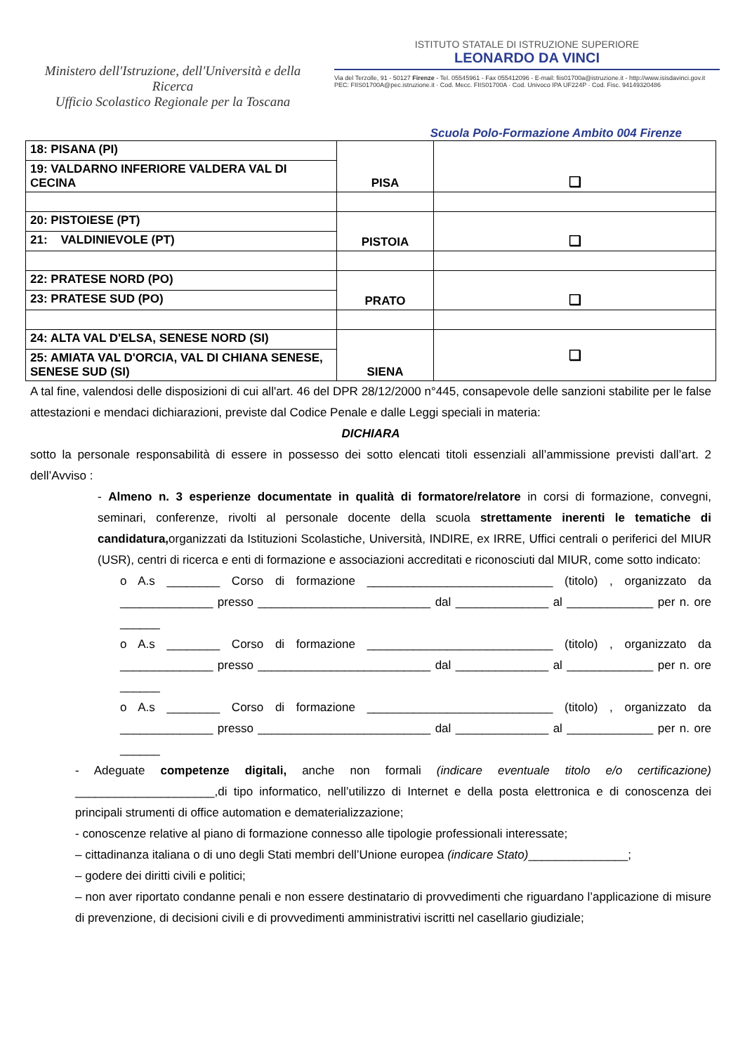Ministero dell'Istruzione, dell'Università e della Ricerca
Ufficio Scolastico Regionale per la Toscana
ISTITUTO STATALE DI ISTRUZIONE SUPERIORE
LEONARDO DA VINCI
Via del Terzolle, 91 - 50127 Firenze - Tel. 05545961 - Fax 055412096 - E-mail: fiis01700a@istruzione.it - http://www.isisdavinci.gov.it
PEC: FIIS01700A@pec.istruzione.it · Cod. Mecc. FIIS01700A · Cod. Univoco IPA UF224P · Cod. Fisc. 94149320486
Scuola Polo-Formazione Ambito 004 Firenze
| 18: PISANA (PI) | PISA | ❏ |
| 19: VALDARNO INFERIORE VALDERA VAL DI CECINA | | |
| 20: PISTOIESE (PT) | PISTOIA | ❏ |
| 21: VALDINIEVOLE (PT) | | |
| 22: PRATESE NORD (PO) | PRATO | ❏ |
| 23: PRATESE SUD (PO) | | |
| 24: ALTA VAL D'ELSA, SENESE NORD (SI) | SIENA | ❏ |
| 25: AMIATA VAL D'ORCIA, VAL DI CHIANA SENESE, SENESE SUD (SI) | | |
A tal fine, valendosi delle disposizioni di cui all'art. 46 del DPR 28/12/2000 n°445, consapevole delle sanzioni stabilite per le false attestazioni e mendaci dichiarazioni, previste dal Codice Penale e dalle Leggi speciali in materia:
DICHIARA
sotto la personale responsabilità di essere in possesso dei sotto elencati titoli essenziali all’ammissione previsti dall’art. 2 dell’Avviso :
- Almeno n. 3 esperienze documentate in qualità di formatore/relatore in corsi di formazione, convegni, seminari, conferenze, rivolti al personale docente della scuola strettamente inerenti le tematiche di candidatura, organizzati da Istituzioni Scolastiche, Università, INDIRE, ex IRRE, Uffici centrali o periferici del MIUR (USR), centri di ricerca e enti di formazione e associazioni accreditati e riconosciuti dal MIUR, come sotto indicato:
o A.s ________ Corso di formazione ____________________________ (titolo) , organizzato da ______________ presso __________________________ dal ______________ al _____________ per n. ore ______
o A.s ________ Corso di formazione ____________________________ (titolo) , organizzato da ______________ presso __________________________ dal ______________ al _____________ per n. ore ______
o A.s ________ Corso di formazione ____________________________ (titolo) , organizzato da ______________ presso __________________________ dal ______________ al _____________ per n. ore ______
- Adeguate competenze digitali, anche non formali (indicare eventuale titolo e/o certificazione) _____________________,di tipo informatico, nell’utilizzo di Internet e della posta elettronica e di conoscenza dei principali strumenti di office automation e dematerializzazione;
- conoscenze relative al piano di formazione connesso alle tipologie professionali interessate;
– cittadinanza italiana o di uno degli Stati membri dell’Unione europea (indicare Stato)_______________;
– godere dei diritti civili e politici;
– non aver riportato condanne penali e non essere destinatario di provvedimenti che riguardano l’applicazione di misure di prevenzione, di decisioni civili e di provvedimenti amministrativi iscritti nel casellario giudiziale;